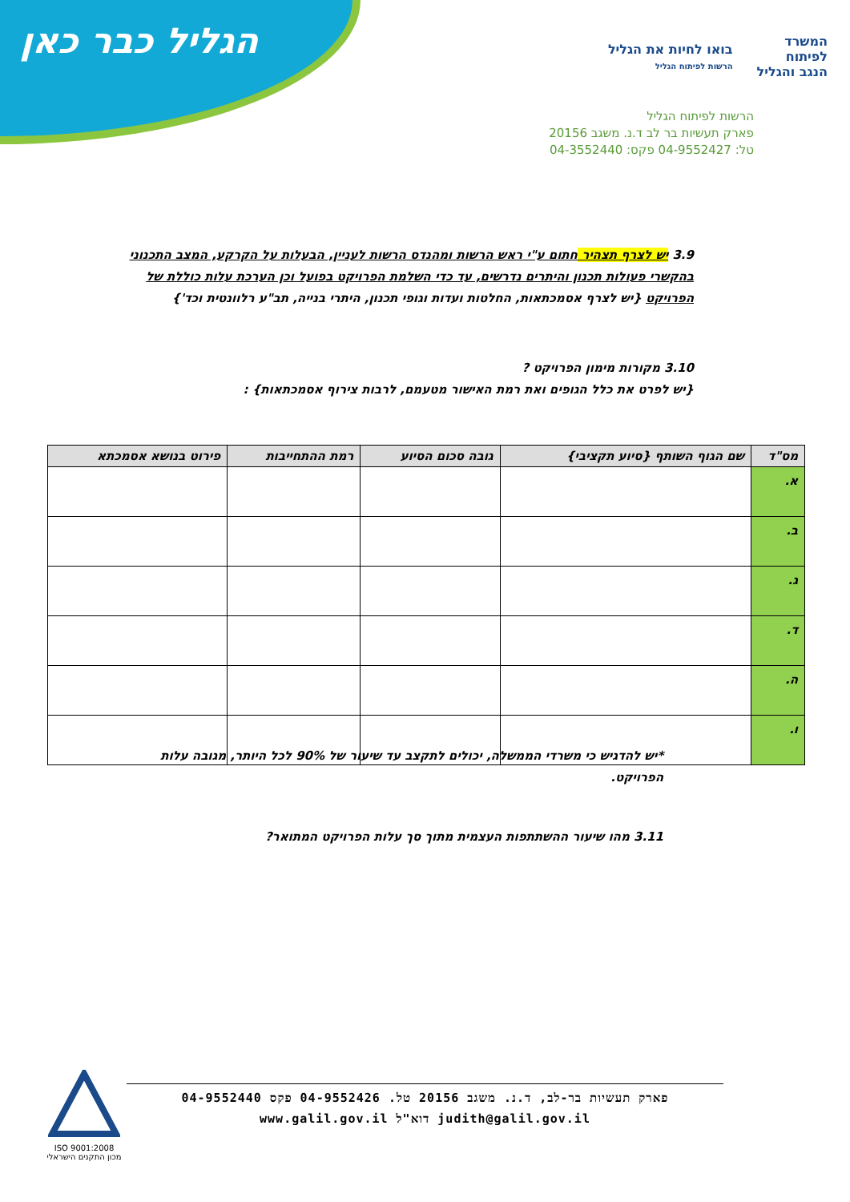הגליל כבר כאן
המשרד
לפיתוח
הנגב והגליל
בואו לחיות את הגליל
הרשות לפיתוח הגליל
הרשות לפיתוח הגליל
פארק תעשיות בר לב ד.נ. משגב 20156
טל: 04-9552427 פקס: 04-3552440
3.9 יש לצרף תצהיר חתום ע"י ראש הרשות ומהנדס הרשות לעניין, הבעלות על הקרקע, המצב התכנוני בהקשרי פעולות תכנון והיתרים נדרשים, עד כדי השלמת הפרויקט בפועל וכן הערכת עלות כוללת של הפרויקט {יש לצרף אסמכתאות, החלטות ועדות וגופי תכנון, היתרי בנייה, תב"ע רלוונטית וכד'}
3.10 מקורות מימון הפרויקט ?
{יש לפרט את כלל הגופים ואת רמת האישור מטעמם, לרבות צירוף אסמכתאות} :
| מס"ד | שם הגוף השותף {סיוע תקציבי} | גובה סכום הסיוע | רמת ההתחייבות | פירוט בנושא אסמכתא |
| --- | --- | --- | --- | --- |
| א. | | | | |
| ב. | | | | |
| ג. | | | | |
| ד. | | | | |
| ה. | | | | |
| ו. | | | | |
*יש להדגיש כי משרדי הממשלה, יכולים לתקצב עד שיעור של 90% לכל היותר, מגובה עלות הפרויקט.
3.11 מהו שיעור ההשתתפות העצמית מתוך סך עלות הפרויקט המתואר?
ISO 9001:2008
מכון התקנים הישראלי
פארק תעשיות בר-לב, ד.נ. משגב 20156 טל. 04-9552426 פקס 04-9552440
judith@galil.gov.il דוא"ל www.galil.gov.il